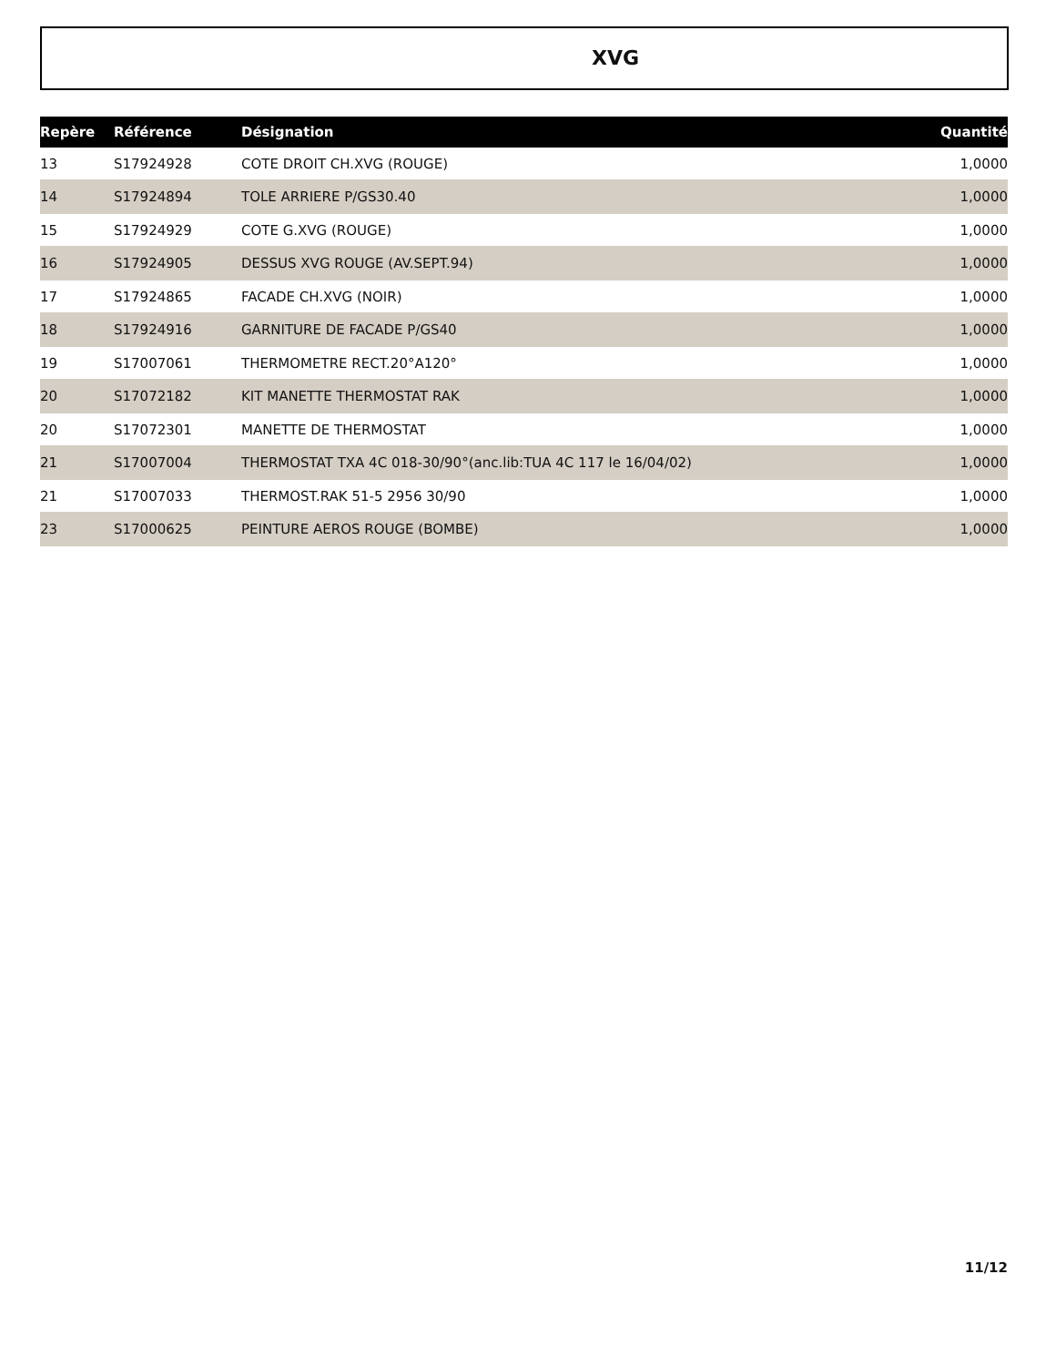XVG
| Repère | Référence | Désignation | Quantité |
| --- | --- | --- | --- |
| 13 | S17924928 | COTE DROIT CH.XVG (ROUGE) | 1,0000 |
| 14 | S17924894 | TOLE ARRIERE P/GS30.40 | 1,0000 |
| 15 | S17924929 | COTE G.XVG (ROUGE) | 1,0000 |
| 16 | S17924905 | DESSUS XVG ROUGE (AV.SEPT.94) | 1,0000 |
| 17 | S17924865 | FACADE CH.XVG (NOIR) | 1,0000 |
| 18 | S17924916 | GARNITURE DE FACADE P/GS40 | 1,0000 |
| 19 | S17007061 | THERMOMETRE RECT.20°A120° | 1,0000 |
| 20 | S17072182 | KIT MANETTE THERMOSTAT RAK | 1,0000 |
| 20 | S17072301 | MANETTE DE THERMOSTAT | 1,0000 |
| 21 | S17007004 | THERMOSTAT TXA 4C 018-30/90°(anc.lib:TUA 4C 117 le 16/04/02) | 1,0000 |
| 21 | S17007033 | THERMOST.RAK 51-5 2956 30/90 | 1,0000 |
| 23 | S17000625 | PEINTURE AEROS ROUGE (BOMBE) | 1,0000 |
11/12